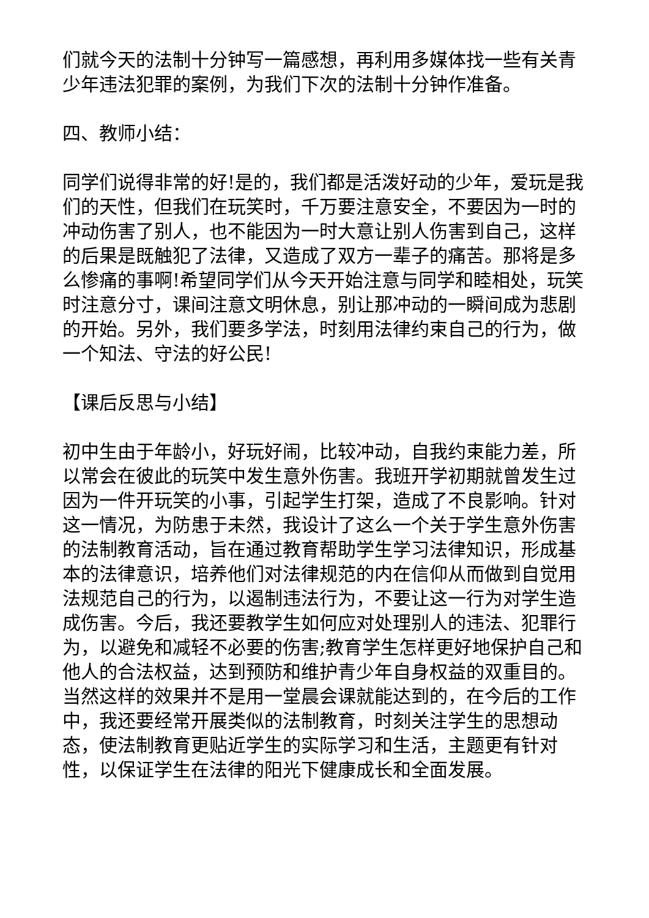们就今天的法制十分钟写一篇感想，再利用多媒体找一些有关青少年违法犯罪的案例，为我们下次的法制十分钟作准备。
四、教师小结：
同学们说得非常的好!是的，我们都是活泼好动的少年，爱玩是我们的天性，但我们在玩笑时，千万要注意安全，不要因为一时的冲动伤害了别人，也不能因为一时大意让别人伤害到自己，这样的后果是既触犯了法律，又造成了双方一辈子的痛苦。那将是多么惨痛的事啊!希望同学们从今天开始注意与同学和睦相处，玩笑时注意分寸，课间注意文明休息，别让那冲动的一瞬间成为悲剧的开始。另外，我们要多学法，时刻用法律约束自己的行为，做一个知法、守法的好公民!
【课后反思与小结】
初中生由于年龄小，好玩好闹，比较冲动，自我约束能力差，所以常会在彼此的玩笑中发生意外伤害。我班开学初期就曾发生过因为一件开玩笑的小事，引起学生打架，造成了不良影响。针对这一情况，为防患于未然，我设计了这么一个关于学生意外伤害的法制教育活动，旨在通过教育帮助学生学习法律知识，形成基本的法律意识，培养他们对法律规范的内在信仰从而做到自觉用法规范自己的行为，以遏制违法行为，不要让这一行为对学生造成伤害。今后，我还要教学生如何应对处理别人的违法、犯罪行为，以避免和减轻不必要的伤害;教育学生怎样更好地保护自己和他人的合法权益，达到预防和维护青少年自身权益的双重目的。当然这样的效果并不是用一堂晨会课就能达到的，在今后的工作中，我还要经常开展类似的法制教育，时刻关注学生的思想动态，使法制教育更贴近学生的实际学习和生活，主题更有针对性，以保证学生在法律的阳光下健康成长和全面发展。